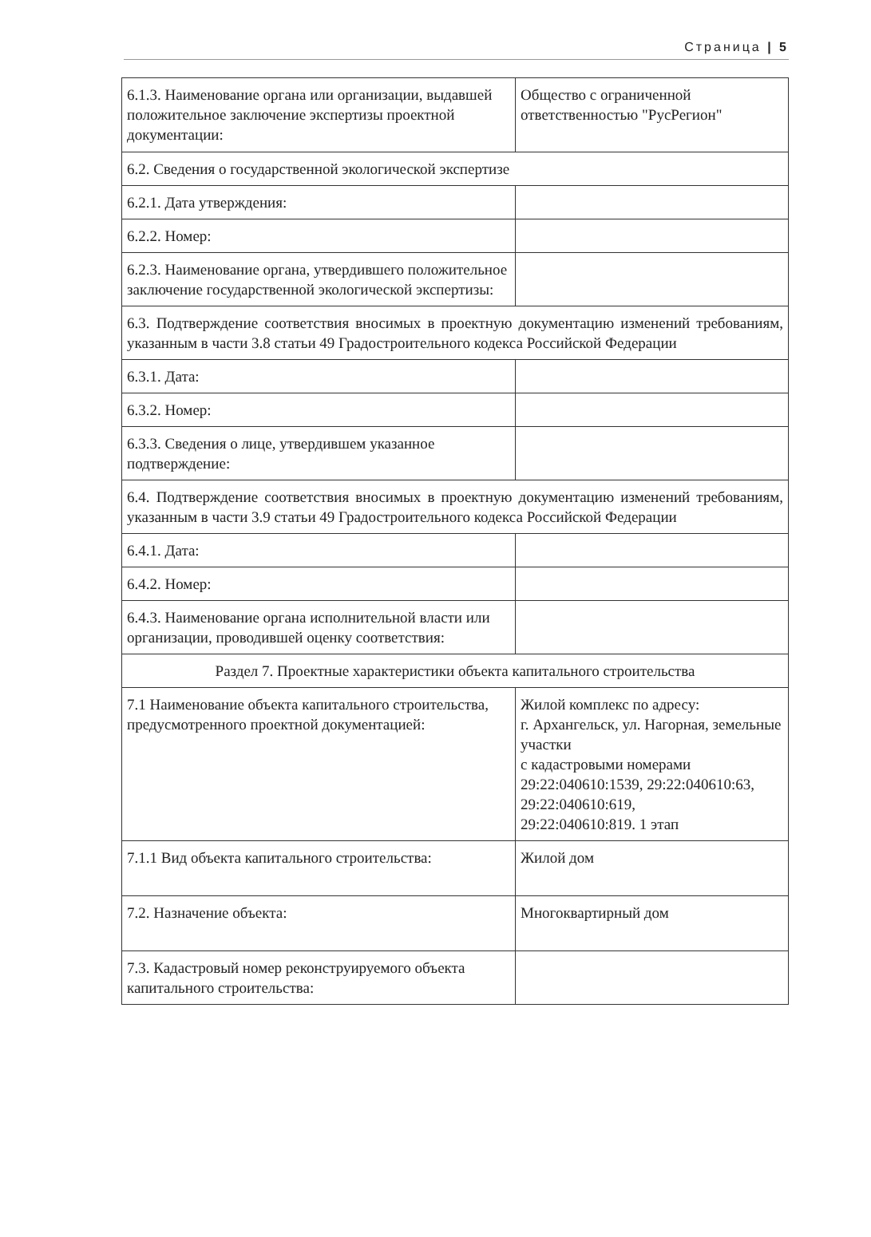Страница | 5
| 6.1.3. Наименование органа или организации, выдавшей положительное заключение экспертизы проектной документации: | Общество с ограниченной ответственностью "РусРегион" |
| 6.2. Сведения о государственной экологической экспертизе | |
| 6.2.1. Дата утверждения: | |
| 6.2.2. Номер: | |
| 6.2.3. Наименование органа, утвердившего положительное заключение государственной экологической экспертизы: | |
| 6.3. Подтверждение соответствия вносимых в проектную документацию изменений требованиям, указанным в части 3.8 статьи 49 Градостроительного кодекса Российской Федерации | |
| 6.3.1. Дата: | |
| 6.3.2. Номер: | |
| 6.3.3. Сведения о лице, утвердившем указанное подтверждение: | |
| 6.4. Подтверждение соответствия вносимых в проектную документацию изменений требованиям, указанным в части 3.9 статьи 49 Градостроительного кодекса Российской Федерации | |
| 6.4.1. Дата: | |
| 6.4.2. Номер: | |
| 6.4.3. Наименование органа исполнительной власти или организации, проводившей оценку соответствия: | |
| Раздел 7. Проектные характеристики объекта капитального строительства | |
| 7.1 Наименование объекта капитального строительства, предусмотренного проектной документацией: | Жилой комплекс по адресу: г. Архангельск, ул. Нагорная, земельные участки с кадастровыми номерами 29:22:040610:1539, 29:22:040610:63, 29:22:040610:619, 29:22:040610:819. 1 этап |
| 7.1.1 Вид объекта капитального строительства: | Жилой дом |
| 7.2. Назначение объекта: | Многоквартирный дом |
| 7.3. Кадастровый номер реконструируемого объекта капитального строительства: | |